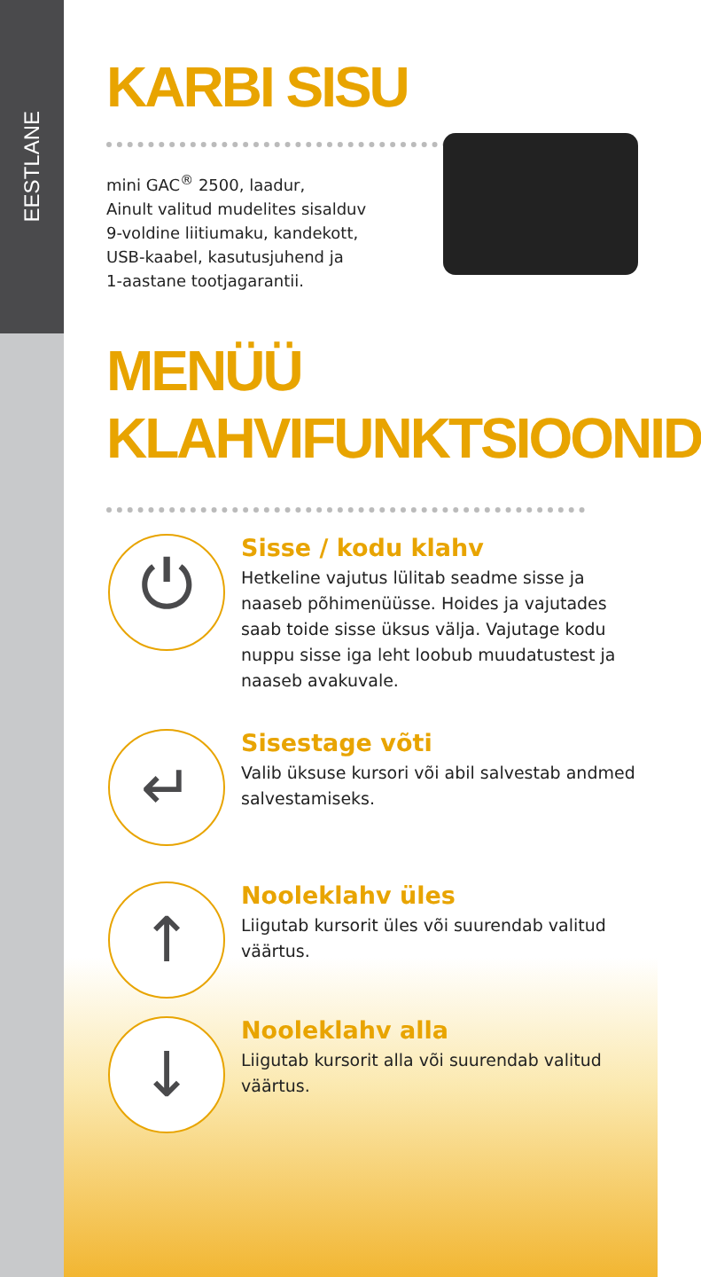EESTLANE
KARBI SISU
mini GAC<sup>®</sup> 2500, laadur,
Ainult valitud mudelites sisalduv
9-voldine liitiumaku, kandekott,
USB-kaabel, kasutusjuhend ja
1-aastane tootjagarantii.
MENÜÜ
KLAHVIFUNKTSIOONID
⏻
Sisse / kodu klahv
Hetkeline vajutus lülitab seadme sisse ja naaseb põhimenüüsse. Hoides ja vajutades saab toide sisse üksus välja. Vajutage kodu nuppu sisse iga leht loobub muudatustest ja naaseb avakuvale.
↵
Sisestage võti
Valib üksuse kursori või abil salvestab andmed salvestamiseks.
↑
Nooleklahv üles
Liigutab kursorit üles või suurendab valitud väärtus.
↓
Nooleklahv alla
Liigutab kursorit alla või suurendab valitud väärtus.